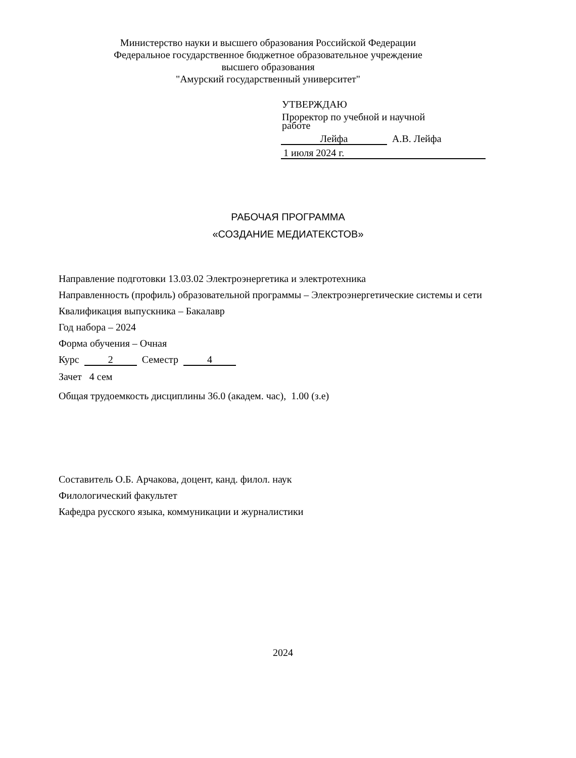Министерство науки и высшего образования Российской Федерации
Федеральное государственное бюджетное образовательное учреждение
высшего образования
"Амурский государственный университет"
УТВЕРЖДАЮ
Проректор по учебной и научной
работе
Лейфа А.В. Лейфа
1 июля 2024 г.
РАБОЧАЯ ПРОГРАММА
«СОЗДАНИЕ МЕДИАТЕКСТОВ»
Направление подготовки 13.03.02 Электроэнергетика и электротехника
Направленность (профиль) образовательной программы – Электроэнергетические системы и сети
Квалификация выпускника – Бакалавр
Год набора – 2024
Форма обучения – Очная
Курс 2 Семестр 4
Зачет 4 сем
Общая трудоемкость дисциплины 36.0 (академ. час), 1.00 (з.е)
Составитель О.Б. Арчакова, доцент, канд. филол. наук
Филологический факультет
Кафедра русского языка, коммуникации и журналистики
2024